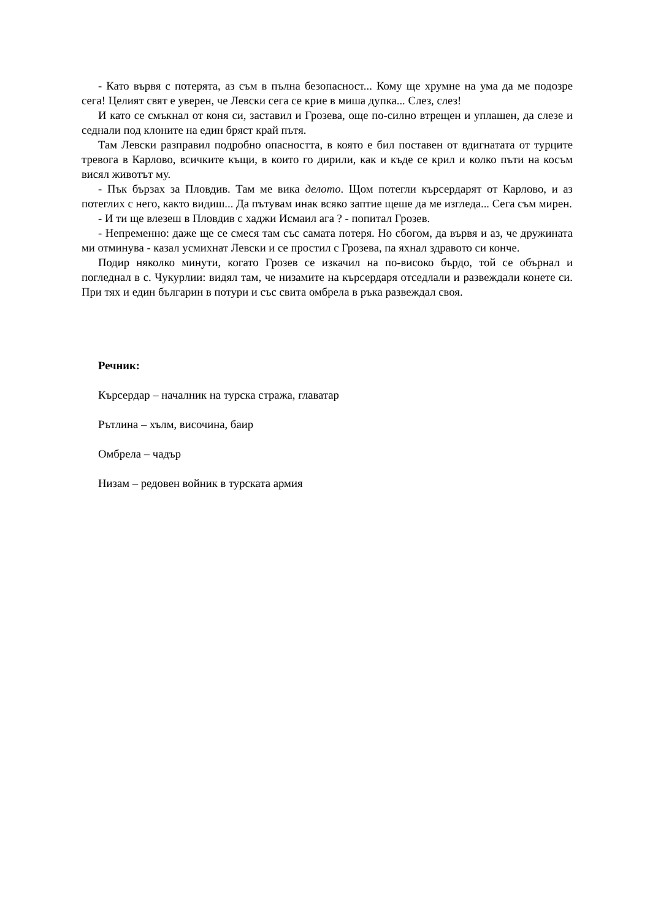- Като вървя с потерята, аз съм в пълна безопасност... Кому ще хрумне на ума да ме подозре сега! Целият свят е уверен, че Левски сега се крие в миша дупка... Слез, слез!
И като се смъкнал от коня си, заставил и Грозева, още по-силно втрещен и уплашен, да слезе и седнали под клоните на един бряст край пътя.
Там Левски разправил подробно опасността, в която е бил поставен от вдигнатата от турците тревога в Карлово, всичките къщи, в които го дирили, как и къде се крил и колко пъти на косъм висял животът му.
- Пък бързах за Пловдив. Там ме вика делото. Щом потегли кърсердарят от Карлово, и аз потеглих с него, както видиш... Да пътувам инак всяко заптие щеше да ме изгледа... Сега съм мирен.
- И ти ще влезеш в Пловдив с хаджи Исмаил ага ? - попитал Грозев.
- Непременно: даже ще се смеся там със самата потеря. Но сбогом, да вървя и аз, че дружината ми отминува - казал усмихнат Левски и се простил с Грозева, па яхнал здравото си конче.
Подир няколко минути, когато Грозев се изкачил на по-високо бърдо, той се обърнал и погледнал в с. Чукурлии: видял там, че низамите на кърсердаря отседлали и развеждали конете си. При тях и един българин в потури и със свита омбрела в ръка развеждал своя.
Речник:
Кърсердар – началник на турска стража, главатар
Рътлина – хълм, височина, баир
Омбрела – чадър
Низам – редовен войник в турската армия